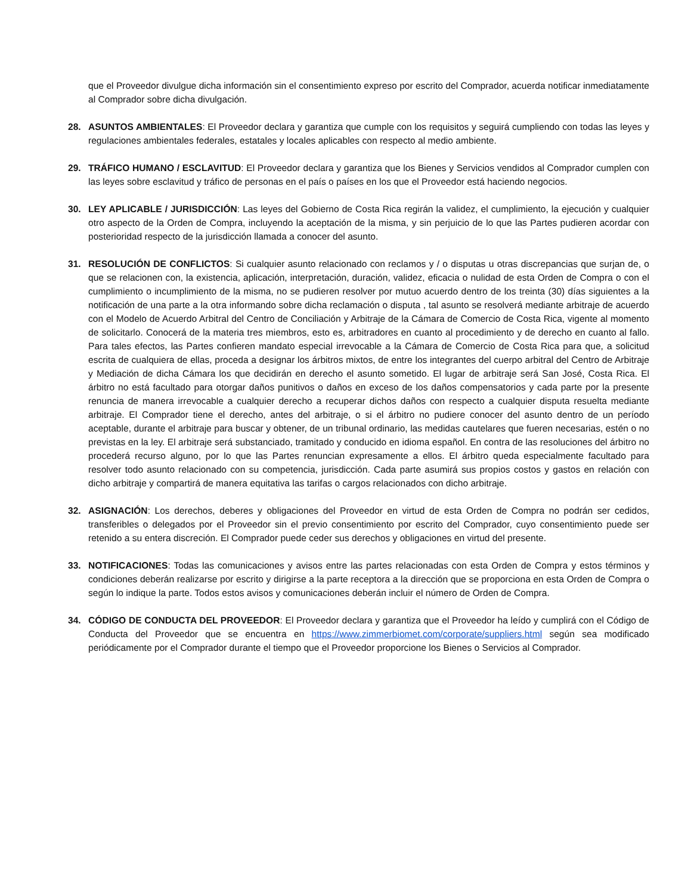que el Proveedor divulgue dicha información sin el consentimiento expreso por escrito del Comprador, acuerda notificar inmediatamente al Comprador sobre dicha divulgación.
28. ASUNTOS AMBIENTALES: El Proveedor declara y garantiza que cumple con los requisitos y seguirá cumpliendo con todas las leyes y regulaciones ambientales federales, estatales y locales aplicables con respecto al medio ambiente.
29. TRÁFICO HUMANO / ESCLAVITUD: El Proveedor declara y garantiza que los Bienes y Servicios vendidos al Comprador cumplen con las leyes sobre esclavitud y tráfico de personas en el país o países en los que el Proveedor está haciendo negocios.
30. LEY APLICABLE / JURISDICCIÓN: Las leyes del Gobierno de Costa Rica regirán la validez, el cumplimiento, la ejecución y cualquier otro aspecto de la Orden de Compra, incluyendo la aceptación de la misma, y sin perjuicio de lo que las Partes pudieren acordar con posterioridad respecto de la jurisdicción llamada a conocer del asunto.
31. RESOLUCIÓN DE CONFLICTOS: Si cualquier asunto relacionado con reclamos y / o disputas u otras discrepancias que surjan de, o que se relacionen con, la existencia, aplicación, interpretación, duración, validez, eficacia o nulidad de esta Orden de Compra o con el cumplimiento o incumplimiento de la misma, no se pudieren resolver por mutuo acuerdo dentro de los treinta (30) días siguientes a la notificación de una parte a la otra informando sobre dicha reclamación o disputa , tal asunto se resolverá mediante arbitraje de acuerdo con el Modelo de Acuerdo Arbitral del Centro de Conciliación y Arbitraje de la Cámara de Comercio de Costa Rica, vigente al momento de solicitarlo. Conocerá de la materia tres miembros, esto es, arbitradores en cuanto al procedimiento y de derecho en cuanto al fallo. Para tales efectos, las Partes confieren mandato especial irrevocable a la Cámara de Comercio de Costa Rica para que, a solicitud escrita de cualquiera de ellas, proceda a designar los árbitros mixtos, de entre los integrantes del cuerpo arbitral del Centro de Arbitraje y Mediación de dicha Cámara los que decidirán en derecho el asunto sometido. El lugar de arbitraje será San José, Costa Rica. El árbitro no está facultado para otorgar daños punitivos o daños en exceso de los daños compensatorios y cada parte por la presente renuncia de manera irrevocable a cualquier derecho a recuperar dichos daños con respecto a cualquier disputa resuelta mediante arbitraje. El Comprador tiene el derecho, antes del arbitraje, o si el árbitro no pudiere conocer del asunto dentro de un período aceptable, durante el arbitraje para buscar y obtener, de un tribunal ordinario, las medidas cautelares que fueren necesarias, estén o no previstas en la ley. El arbitraje será substanciado, tramitado y conducido en idioma español. En contra de las resoluciones del árbitro no procederá recurso alguno, por lo que las Partes renuncian expresamente a ellos. El árbitro queda especialmente facultado para resolver todo asunto relacionado con su competencia, jurisdicción. Cada parte asumirá sus propios costos y gastos en relación con dicho arbitraje y compartirá de manera equitativa las tarifas o cargos relacionados con dicho arbitraje.
32. ASIGNACIÓN: Los derechos, deberes y obligaciones del Proveedor en virtud de esta Orden de Compra no podrán ser cedidos, transferibles o delegados por el Proveedor sin el previo consentimiento por escrito del Comprador, cuyo consentimiento puede ser retenido a su entera discreción. El Comprador puede ceder sus derechos y obligaciones en virtud del presente.
33. NOTIFICACIONES: Todas las comunicaciones y avisos entre las partes relacionadas con esta Orden de Compra y estos términos y condiciones deberán realizarse por escrito y dirigirse a la parte receptora a la dirección que se proporciona en esta Orden de Compra o según lo indique la parte. Todos estos avisos y comunicaciones deberán incluir el número de Orden de Compra.
34. CÓDIGO DE CONDUCTA DEL PROVEEDOR: El Proveedor declara y garantiza que el Proveedor ha leído y cumplirá con el Código de Conducta del Proveedor que se encuentra en https://www.zimmerbiomet.com/corporate/suppliers.html según sea modificado periódicamente por el Comprador durante el tiempo que el Proveedor proporcione los Bienes o Servicios al Comprador.